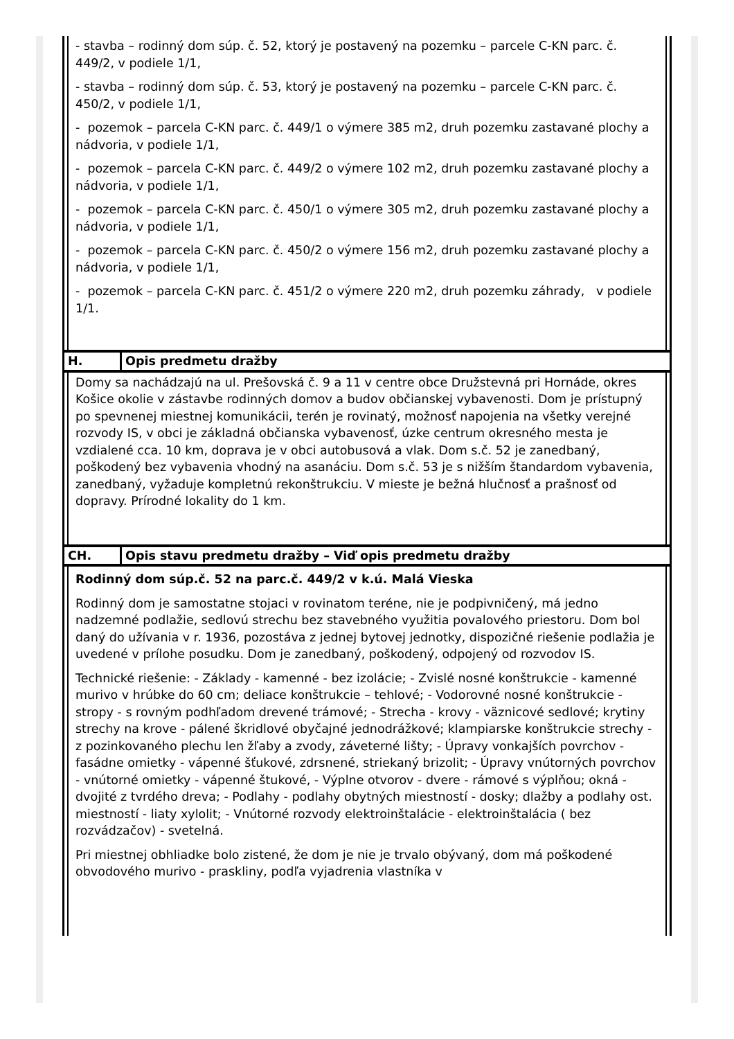- stavba – rodinný dom súp. č. 52, ktorý je postavený na pozemku – parcele C-KN parc. č. 449/2, v podiele 1/1,
- stavba – rodinný dom súp. č. 53, ktorý je postavený na pozemku – parcele C-KN parc. č. 450/2, v podiele 1/1,
- pozemok – parcela C-KN parc. č. 449/1 o výmere 385 m2, druh pozemku zastavané plochy a nádvoria, v podiele 1/1,
- pozemok – parcela C-KN parc. č. 449/2 o výmere 102 m2, druh pozemku zastavané plochy a nádvoria, v podiele 1/1,
- pozemok – parcela C-KN parc. č. 450/1 o výmere 305 m2, druh pozemku zastavané plochy a nádvoria, v podiele 1/1,
- pozemok – parcela C-KN parc. č. 450/2 o výmere 156 m2, druh pozemku zastavané plochy a nádvoria, v podiele 1/1,
- pozemok – parcela C-KN parc. č. 451/2 o výmere 220 m2, druh pozemku záhrady, v podiele 1/1.
| H. | Opis predmetu dražby |
Domy sa nachádzajú na ul. Prešovská č. 9 a 11 v centre obce Družstevná pri Hornáde, okres Košice okolie v zástavbe rodinných domov a budov občianskej vybavenosti. Dom je prístupný po spevnenej miestnej komunikácii, terén je rovinatý, možnosť napojenia na všetky verejné rozvody IS, v obci je základná občianska vybavenosť, úzke centrum okresného mesta je vzdialené cca. 10 km, doprava je v obci autobusová a vlak. Dom s.č. 52 je zanedbaný, poškodený bez vybavenia vhodný na asanáciu. Dom s.č. 53 je s nižším štandardom vybavenia, zanedbaný, vyžaduje kompletnú rekonštrukciu. V mieste je bežná hlučnosť a prašnosť od dopravy. Prírodné lokality do 1 km.
| CH. | Opis stavu predmetu dražby – Viď opis predmetu dražby |
Rodinný dom súp.č. 52 na parc.č. 449/2 v k.ú. Malá Vieska
Rodinný dom je samostatne stojaci v rovinatom teréne, nie je podpivničený, má jedno nadzemné podlažie, sedlovú strechu bez stavebného využitia povalového priestoru. Dom bol daný do užívania v r. 1936, pozostáva z jednej bytovej jednotky, dispozičné riešenie podlažia je uvedené v prílohe posudku. Dom je zanedbaný, poškodený, odpojený od rozvodov IS.
Technické riešenie: - Základy - kamenné - bez izolácie; - Zvislé nosné konštrukcie - kamenné murivo v hrúbke do 60 cm; deliace konštrukcie – tehlové; - Vodorovné nosné konštrukcie - stropy - s rovným podhľadom drevené trámové; - Strecha - krovy - väznicové sedlové; krytiny strechy na krove - pálené škridlové obyčajné jednodrážkové; klampiarske konštrukcie strechy - z pozinkovaného plechu len žľaby a zvody, záveterné lišty; - Úpravy vonkajších povrchov - fasádne omietky - vápenné šťukové, zdrsnené, striekaný brizolit; - Úpravy vnútorných povrchov - vnútorné omietky - vápenné štukové, - Výplne otvorov - dvere - rámové s výplňou; okná - dvojité z tvrdého dreva; - Podlahy - podlahy obytných miestností - dosky; dlažby a podlahy ost. miestností - liaty xylolit; - Vnútorné rozvody elektroinštalácie - elektroinštalácia ( bez rozvádzačov) - svetelná.
Pri miestnej obhliadke bolo zistené, že dom je nie je trvalo obývaný, dom má poškodené obvodového murivo - praskliny, podľa vyjadrenia vlastníka v